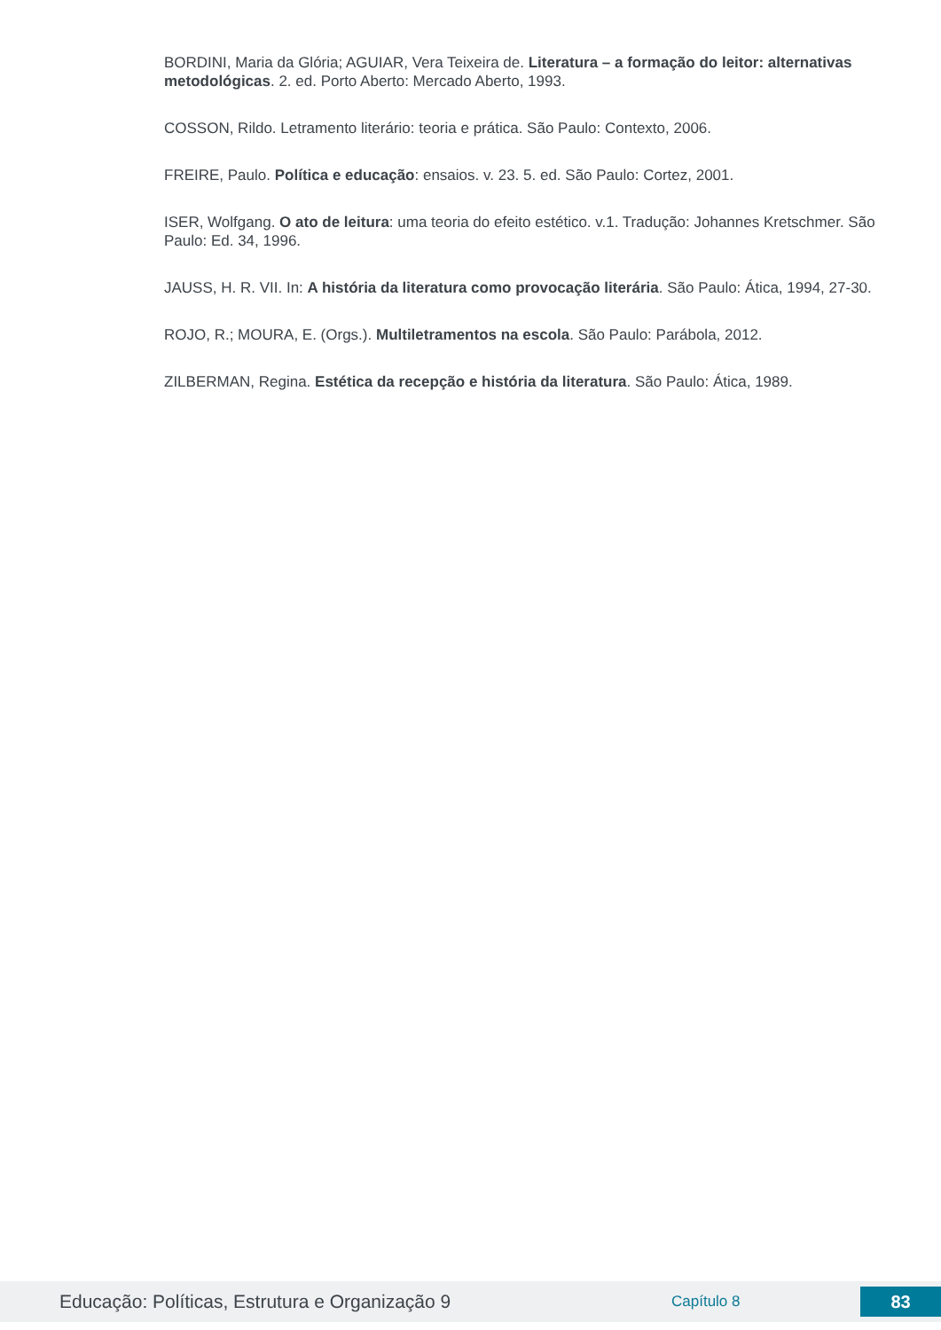BORDINI, Maria da Glória; AGUIAR, Vera Teixeira de. Literatura – a formação do leitor: alternativas metodológicas. 2. ed. Porto Aberto: Mercado Aberto, 1993.
COSSON, Rildo. Letramento literário: teoria e prática. São Paulo: Contexto, 2006.
FREIRE, Paulo. Política e educação: ensaios. v. 23. 5. ed. São Paulo: Cortez, 2001.
ISER, Wolfgang. O ato de leitura: uma teoria do efeito estético. v.1. Tradução: Johannes Kretschmer. São Paulo: Ed. 34, 1996.
JAUSS, H. R. VII. In: A história da literatura como provocação literária. São Paulo: Ática, 1994, 27-30.
ROJO, R.; MOURA, E. (Orgs.). Multiletramentos na escola. São Paulo: Parábola, 2012.
ZILBERMAN, Regina. Estética da recepção e história da literatura. São Paulo: Ática, 1989.
Educação: Políticas, Estrutura e Organização 9
Capítulo 8
83